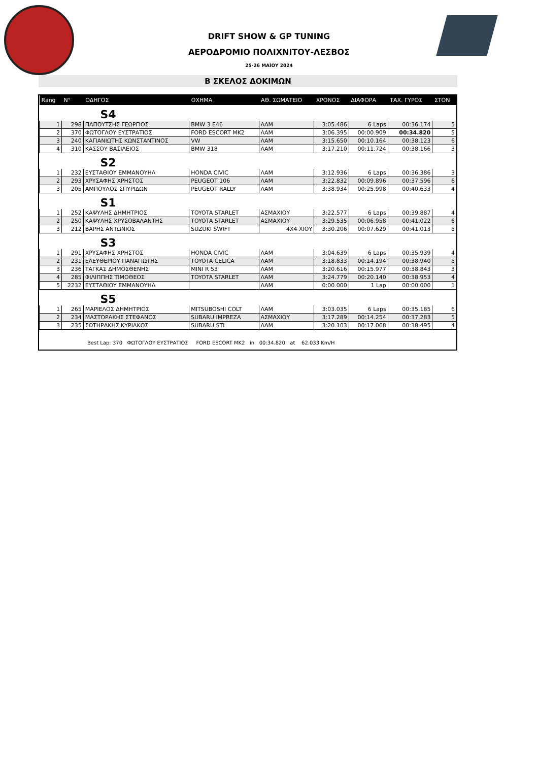DRIFT SHOW & GP TUNING
ΑΕΡΟΔΡΟΜΙΟ ΠΟΛΙΧΝΙΤΟΥ-ΛΕΣΒΟΣ
25-26 ΜΑΪΟΥ 2024
Β ΣΚΕΛΟΣ ΔΟΚΙΜΩΝ
| Rang | N° | ΟΔΗΓΟΣ | ΟΧΗΜΑ | ΑΘ. ΣΩΜΑΤΕΙΟ | ΧΡΟΝΟΣ | ΔΙΑΦΟΡΑ | ΤΑΧ. ΓΥΡΟΣ | ΣΤΟΝ |
| --- | --- | --- | --- | --- | --- | --- | --- | --- |
| S4 | | | | | | | | |
| 1 | 298 | ΠΑΠΟΥΤΣΗΣ ΓΕΩΡΓΙΟΣ | BMW 3 E46 | ΛΑΜ | 3:05.486 | 6 Laps | 00:36.174 | 5 |
| 2 | 370 | ΦΩΤΟΓΛΟΥ ΕΥΣΤΡΑΤΙΟΣ | FORD ESCORT MK2 | ΛΑΜ | 3:06.395 | 00:00.909 | 00:34.820 | 5 |
| 3 | 240 | ΚΑΓΙΑΝΙΩΤΗΣ ΚΩΝΣΤΑΝΤΙΝΟΣ | VW | ΛΑΜ | 3:15.650 | 00:10.164 | 00:38.123 | 6 |
| 4 | 310 | ΚΑΣΣΟΥ ΒΑΣΙΛΕΙΟΣ | BMW 318 | ΛΑΜ | 3:17.210 | 00:11.724 | 00:38.166 | 3 |
| S2 | | | | | | | | |
| 1 | 232 | ΕΥΣΤΑΘΙΟΥ ΕΜΜΑΝΟΥΗΛ | HONDA CIVIC | ΛΑΜ | 3:12.936 | 6 Laps | 00:36.386 | 3 |
| 2 | 293 | ΧΡΥΣΑΦΗΣ ΧΡΗΣΤΟΣ | PEUGEOT 106 | ΛΑΜ | 3:22.832 | 00:09.896 | 00:37.596 | 6 |
| 3 | 205 | ΑΜΠΟΥΛΟΣ ΣΠΥΡΙΔΩΝ | PEUGEOT RALLY | ΛΑΜ | 3:38.934 | 00:25.998 | 00:40.633 | 4 |
| S1 | | | | | | | | |
| 1 | 252 | ΚΑΨΥΛΗΣ ΔΗΜΗΤΡΙΟΣ | TOYOTA STARLET | ΑΣΜΑΧΙΟΥ | 3:22.577 | 6 Laps | 00:39.887 | 4 |
| 2 | 250 | ΚΑΨΥΛΗΣ ΧΡΥΣΟΒΑΛΑΝΤΗΣ | TOYOTA STARLET | ΑΣΜΑΧΙΟΥ | 3:29.535 | 00:06.958 | 00:41.022 | 6 |
| 3 | 212 | ΒΑΡΗΣ ΑΝΤΩΝΙΟΣ | SUZUKI SWIFT | 4X4 ΧΙΟΥ | 3:30.206 | 00:07.629 | 00:41.013 | 5 |
| S3 | | | | | | | | |
| 1 | 291 | ΧΡΥΣΑΦΗΣ ΧΡΗΣΤΟΣ | HONDA CIVIC | ΛΑΜ | 3:04.639 | 6 Laps | 00:35.939 | 4 |
| 2 | 231 | ΕΛΕΥΘΕΡΙΟΥ ΠΑΝΑΓΙΩΤΗΣ | TOYOTA CELICA | ΛΑΜ | 3:18.833 | 00:14.194 | 00:38.940 | 5 |
| 3 | 236 | ΤΑΓΚΑΣ ΔΗΜΟΣΘΕΝΗΣ | MINI R 53 | ΛΑΜ | 3:20.616 | 00:15.977 | 00:38.843 | 3 |
| 4 | 285 | ΦΙΛΙΠΠΗΣ ΤΙΜΟΘΕΟΣ | TOYOTA STARLET | ΛΑΜ | 3:24.779 | 00:20.140 | 00:38.953 | 4 |
| 5 | 2232 | ΕΥΣΤΑΘΙΟΥ ΕΜΜΑΝΟΥΗΛ | | ΛΑΜ | 0:00.000 | 1 Lap | 00:00.000 | 1 |
| S5 | | | | | | | | |
| 1 | 265 | ΜΑΡΙΕΛΟΣ ΔΗΜΗΤΡΙΟΣ | MITSUBOSHI COLT | ΛΑΜ | 3:03.035 | 6 Laps | 00:35.185 | 6 |
| 2 | 234 | ΜΑΣΤΟΡΑΚΗΣ ΣΤΕΦΑΝΟΣ | SUBARU IMPREZA | ΑΣΜΑΧΙΟΥ | 3:17.289 | 00:14.254 | 00:37.283 | 5 |
| 3 | 235 | ΣΩΤΗΡΑΚΗΣ ΚΥΡΙΑΚΟΣ | SUBARU STI | ΛΑΜ | 3:20.103 | 00:17.068 | 00:38.495 | 4 |
Best Lap: 370 ΦΩΤΟΓΛΟΥ ΕΥΣΤΡΑΤΙΟΣ FORD ESCORT MK2 in 00:34.820 at 62.033 Km/H